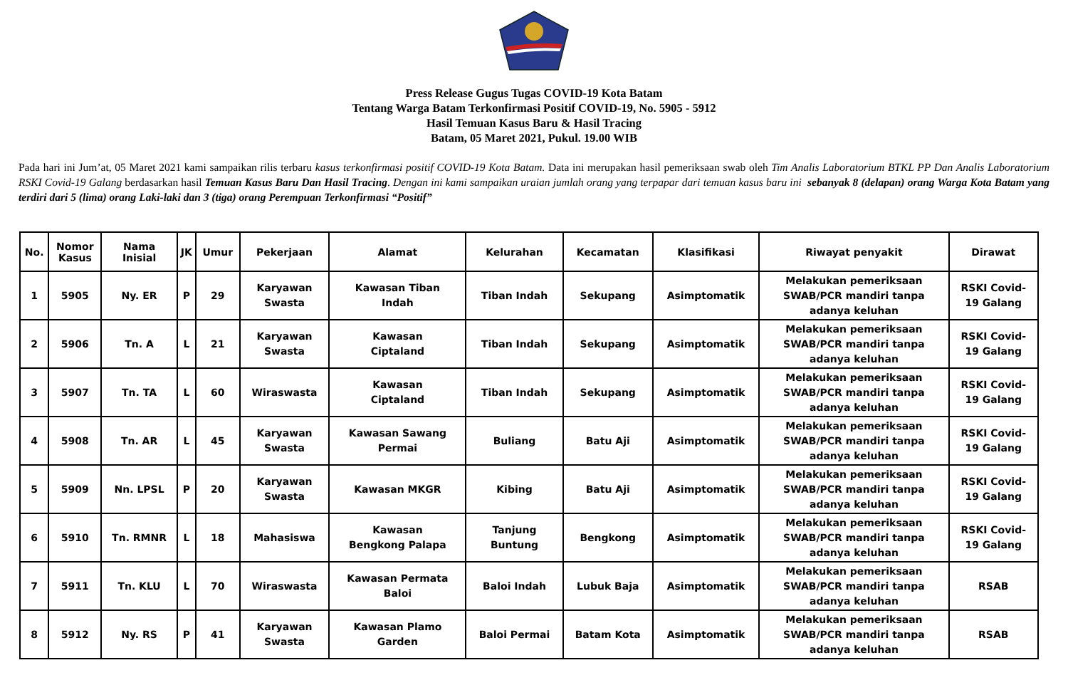Press Release Gugus Tugas COVID-19 Kota Batam
Tentang Warga Batam Terkonfirmasi Positif COVID-19, No. 5905 - 5912
Hasil Temuan Kasus Baru & Hasil Tracing
Batam, 05 Maret 2021, Pukul. 19.00 WIB
Pada hari ini Jum’at, 05 Maret 2021 kami sampaikan rilis terbaru kasus terkonfirmasi positif COVID-19 Kota Batam. Data ini merupakan hasil pemeriksaan swab oleh Tim Analis Laboratorium BTKL PP Dan Analis Laboratorium RSKI Covid-19 Galang berdasarkan hasil Temuan Kasus Baru Dan Hasil Tracing. Dengan ini kami sampaikan uraian jumlah orang yang terpapar dari temuan kasus baru ini sebanyak 8 (delapan) orang Warga Kota Batam yang terdiri dari 5 (lima) orang Laki-laki dan 3 (tiga) orang Perempuan Terkonfirmasi “Positif”
| No. | Nomor Kasus | Nama Inisial | JK | Umur | Pekerjaan | Alamat | Kelurahan | Kecamatan | Klasifikasi | Riwayat penyakit | Dirawat |
| --- | --- | --- | --- | --- | --- | --- | --- | --- | --- | --- | --- |
| 1 | 5905 | Ny. ER | P | 29 | Karyawan Swasta | Kawasan Tiban Indah | Tiban Indah | Sekupang | Asimptomatik | Melakukan pemeriksaan SWAB/PCR mandiri tanpa adanya keluhan | RSKI Covid- 19 Galang |
| 2 | 5906 | Tn. A | L | 21 | Karyawan Swasta | Kawasan Ciptaland | Tiban Indah | Sekupang | Asimptomatik | Melakukan pemeriksaan SWAB/PCR mandiri tanpa adanya keluhan | RSKI Covid- 19 Galang |
| 3 | 5907 | Tn. TA | L | 60 | Wiraswasta | Kawasan Ciptaland | Tiban Indah | Sekupang | Asimptomatik | Melakukan pemeriksaan SWAB/PCR mandiri tanpa adanya keluhan | RSKI Covid- 19 Galang |
| 4 | 5908 | Tn. AR | L | 45 | Karyawan Swasta | Kawasan Sawang Permai | Buliang | Batu Aji | Asimptomatik | Melakukan pemeriksaan SWAB/PCR mandiri tanpa adanya keluhan | RSKI Covid- 19 Galang |
| 5 | 5909 | Nn. LPSL | P | 20 | Karyawan Swasta | Kawasan MKGR | Kibing | Batu Aji | Asimptomatik | Melakukan pemeriksaan SWAB/PCR mandiri tanpa adanya keluhan | RSKI Covid- 19 Galang |
| 6 | 5910 | Tn. RMNR | L | 18 | Mahasiswa | Kawasan Bengkong Palapa | Tanjung Buntung | Bengkong | Asimptomatik | Melakukan pemeriksaan SWAB/PCR mandiri tanpa adanya keluhan | RSKI Covid- 19 Galang |
| 7 | 5911 | Tn. KLU | L | 70 | Wiraswasta | Kawasan Permata Baloi | Baloi Indah | Lubuk Baja | Asimptomatik | Melakukan pemeriksaan SWAB/PCR mandiri tanpa adanya keluhan | RSAB |
| 8 | 5912 | Ny. RS | P | 41 | Karyawan Swasta | Kawasan Plamo Garden | Baloi Permai | Batam Kota | Asimptomatik | Melakukan pemeriksaan SWAB/PCR mandiri tanpa adanya keluhan | RSAB |